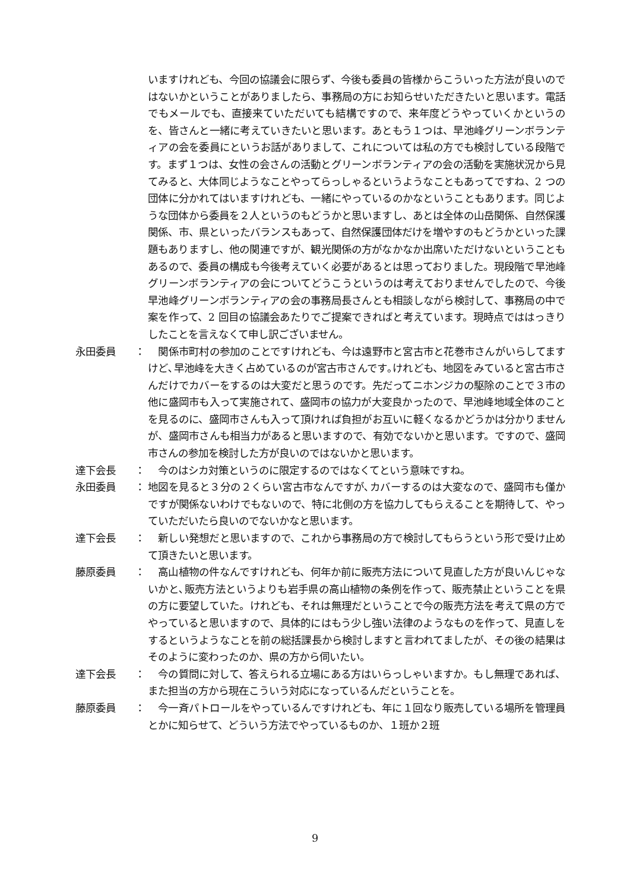いますけれども、今回の協議会に限らず、今後も委員の皆様からこういった方法が良いのではないかということがありましたら、事務局の方にお知らせいただきたいと思います。電話でもメールでも、直接来ていただいても結構ですので、来年度どうやっていくかというのを、皆さんと一緒に考えていきたいと思います。あともう１つは、早池峰グリーンボランティアの会を委員にというお話がありまして、これについては私の方でも検討している段階です。まず１つは、女性の会さんの活動とグリーンボランティアの会の活動を実施状況から見てみると、大体同じようなことやってらっしゃるというようなこともあってですね、2 つの団体に分かれてはいますけれども、一緒にやっているのかなということもあります。同じような団体から委員を２人というのもどうかと思いますし、あとは全体の山岳関係、自然保護関係、市、県といったバランスもあって、自然保護団体だけを増やすのもどうかといった課題もありますし、他の関連ですが、観光関係の方がなかなか出席いただけないということもあるので、委員の構成も今後考えていく必要があるとは思っておりました。現段階で早池峰グリーンボランティアの会についてどうこうというのは考えておりませんでしたので、今後早池峰グリーンボランティアの会の事務局長さんとも相談しながら検討して、事務局の中で案を作って、2 回目の協議会あたりでご提案できればと考えています。現時点でははっきりしたことを言えなくて申し訳ございません。
永田委員 ： 　関係市町村の参加のことですけれども、今は遠野市と宮古市と花巻市さんがいらしてますけど､早池峰を大きく占めているのが宮古市さんです｡けれども、地図をみていると宮古市さんだけでカバーをするのは大変だと思うのです。先だってニホンジカの駆除のことで３市の他に盛岡市も入って実施されて、盛岡市の協力が大変良かったので、早池峰地域全体のことを見るのに、盛岡市さんも入って頂ければ負担がお互いに軽くなるかどうかは分かりませんが、盛岡市さんも相当力があると思いますので、有効でないかと思います。ですので、盛岡市さんの参加を検討した方が良いのではないかと思います。
達下会長 ： 　今のはシカ対策というのに限定するのではなくてという意味ですね。
永田委員 ： 地図を見ると３分の２くらい宮古市なんですが､カバーするのは大変なので、盛岡市も僅かですが関係ないわけでもないので、特に北側の方を協力してもらえることを期待して、やっていただいたら良いのでないかなと思います。
達下会長 ： 　新しい発想だと思いますので、これから事務局の方で検討してもらうという形で受け止めて頂きたいと思います。
藤原委員 ： 　高山植物の件なんですけれども、何年か前に販売方法について見直した方が良いんじゃないかと､販売方法というよりも岩手県の高山植物の条例を作って、販売禁止ということを県の方に要望していた。けれども、それは無理だということで今の販売方法を考えて県の方でやっていると思いますので、具体的にはもう少し強い法律のようなものを作って、見直しをするというようなことを前の総括課長から検討しますと言われてましたが、その後の結果はそのように変わったのか、県の方から伺いたい。
達下会長 ： 　今の質問に対して、答えられる立場にある方はいらっしゃいますか。もし無理であれば、また担当の方から現在こういう対応になっているんだということを。
藤原委員 ： 　今一斉パトロールをやっているんですけれども、年に１回なり販売している場所を管理員とかに知らせて、どういう方法でやっているものか、１班か２班
9